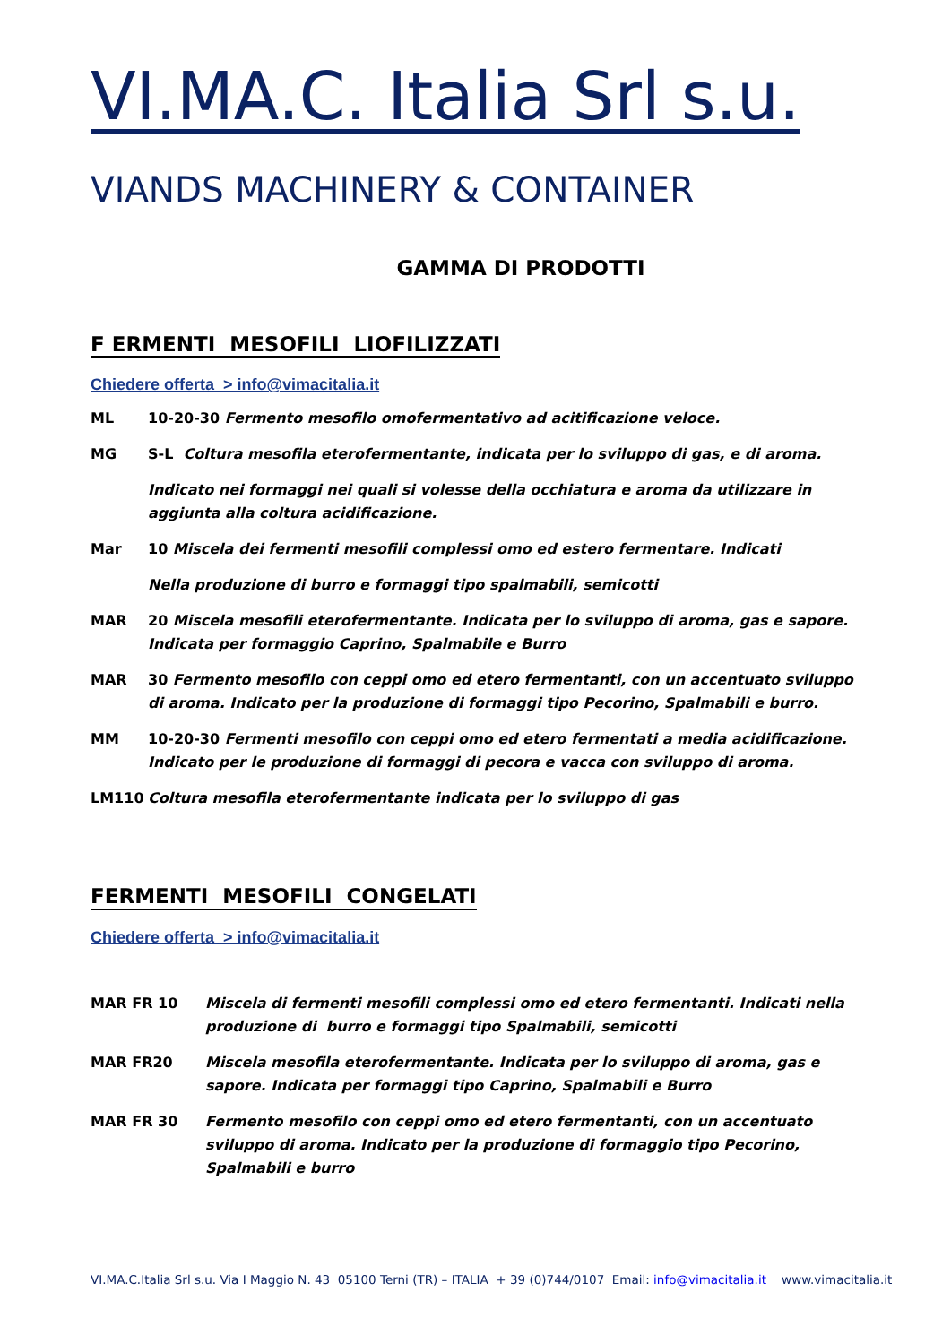VI.MA.C. Italia Srl s.u.
VIANDS MACHINERY & CONTAINER
GAMMA DI PRODOTTI
F ERMENTI MESOFILI LIOFILIZZATI
Chiedere offerta > info@vimacitalia.it
ML 10-20-30 Fermento mesofilo omofermentativo ad acitificazione veloce.
MG S-L Coltura mesofila eterofermentante, indicata per lo sviluppo di gas, e di aroma.
Indicato nei formaggi nei quali si volesse della occhiatura e aroma da utilizzare in aggiunta alla coltura acidificazione.
Mar 10 Miscela dei fermenti mesofili complessi omo ed estero fermentare. Indicati
Nella produzione di burro e formaggi tipo spalmabili, semicotti
MAR 20 Miscela mesofili eterofermentante. Indicata per lo sviluppo di aroma, gas e sapore. Indicata per formaggio Caprino, Spalmabile e Burro
MAR 30 Fermento mesofilo con ceppi omo ed etero fermentanti, con un accentuato sviluppo di aroma. Indicato per la produzione di formaggi tipo Pecorino, Spalmabili e burro.
MM 10-20-30 Fermenti mesofilo con ceppi omo ed etero fermentati a media acidificazione. Indicato per le produzione di formaggi di pecora e vacca con sviluppo di aroma.
LM110 Coltura mesofila eterofermentante indicata per lo sviluppo di gas
FERMENTI MESOFILI CONGELATI
Chiedere offerta > info@vimacitalia.it
MAR FR 10 Miscela di fermenti mesofili complessi omo ed etero fermentanti. Indicati nella produzione di burro e formaggi tipo Spalmabili, semicotti
MAR FR20 Miscela mesofila eterofermentante. Indicata per lo sviluppo di aroma, gas e sapore. Indicata per formaggi tipo Caprino, Spalmabili e Burro
MAR FR 30 Fermento mesofilo con ceppi omo ed etero fermentanti, con un accentuato sviluppo di aroma. Indicato per la produzione di formaggio tipo Pecorino, Spalmabili e burro
VI.MA.C.Italia Srl s.u. Via I Maggio N. 43 05100 Terni (TR) – ITALIA + 39 (0)744/0107 Email: info@vimacitalia.it www.vimacitalia.it